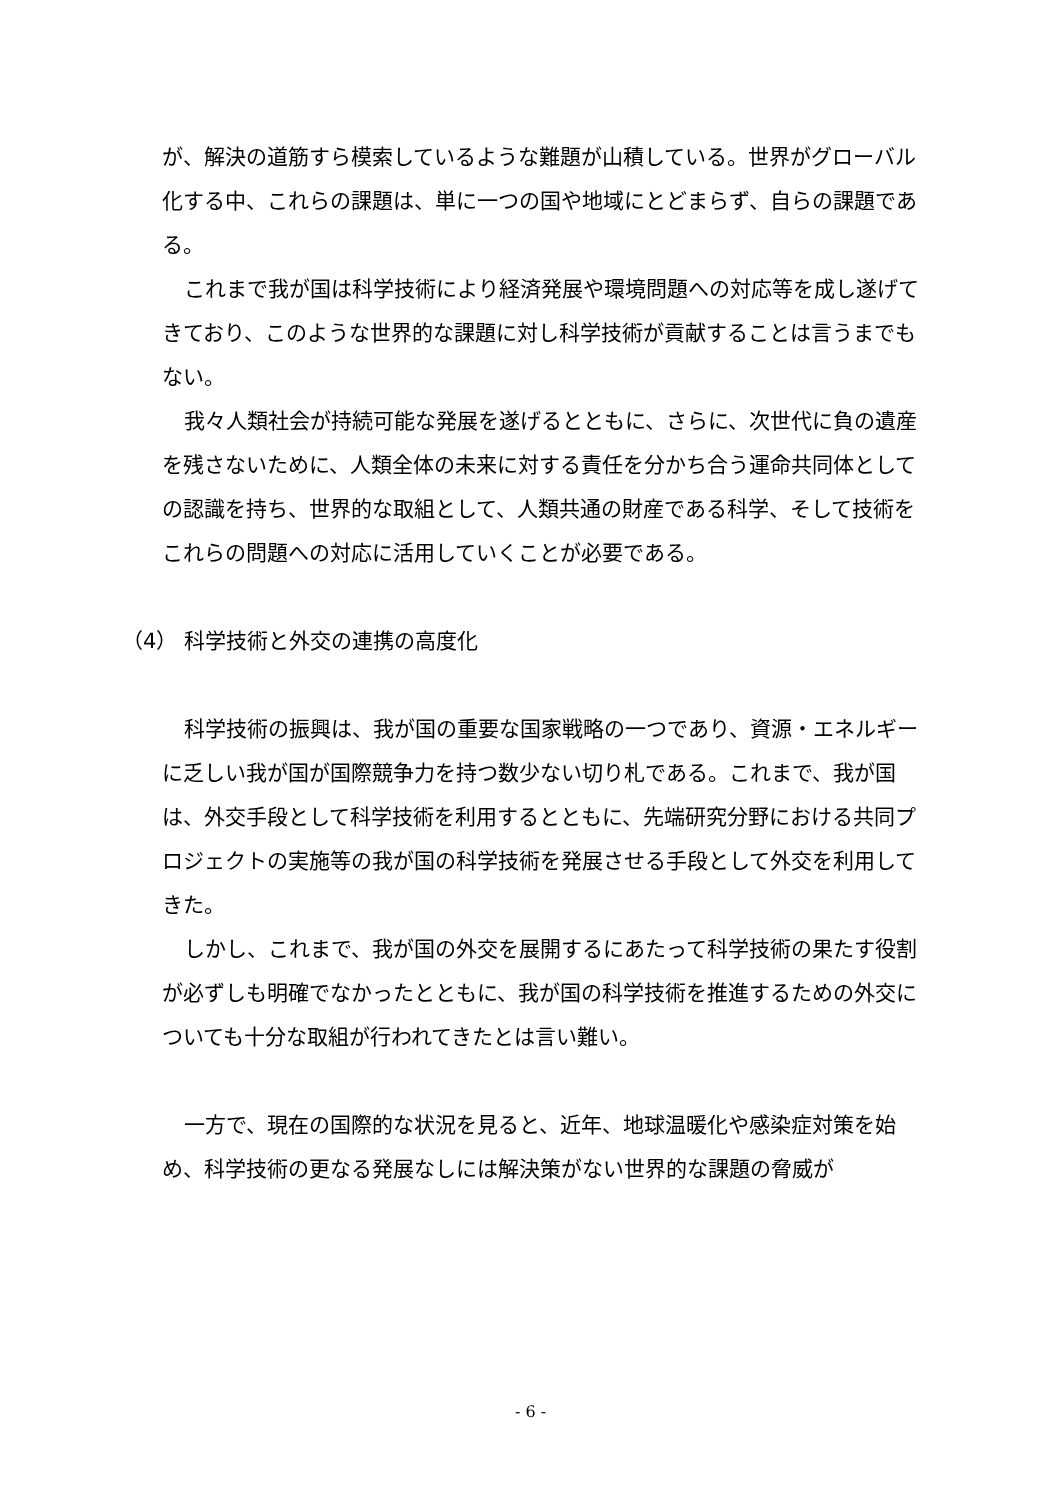が、解決の道筋すら模索しているような難題が山積している。世界がグローバル化する中、これらの課題は、単に一つの国や地域にとどまらず、自らの課題である。
これまで我が国は科学技術により経済発展や環境問題への対応等を成し遂げてきており、このような世界的な課題に対し科学技術が貢献することは言うまでもない。
我々人類社会が持続可能な発展を遂げるとともに、さらに、次世代に負の遺産を残さないために、人類全体の未来に対する責任を分かち合う運命共同体としての認識を持ち、世界的な取組として、人類共通の財産である科学、そして技術をこれらの問題への対応に活用していくことが必要である。
（4） 科学技術と外交の連携の高度化
科学技術の振興は、我が国の重要な国家戦略の一つであり、資源・エネルギーに乏しい我が国が国際競争力を持つ数少ない切り札である。これまで、我が国は、外交手段として科学技術を利用するとともに、先端研究分野における共同プロジェクトの実施等の我が国の科学技術を発展させる手段として外交を利用してきた。
しかし、これまで、我が国の外交を展開するにあたって科学技術の果たす役割が必ずしも明確でなかったとともに、我が国の科学技術を推進するための外交についても十分な取組が行われてきたとは言い難い。
一方で、現在の国際的な状況を見ると、近年、地球温暖化や感染症対策を始め、科学技術の更なる発展なしには解決策がない世界的な課題の脅威が
- 6 -